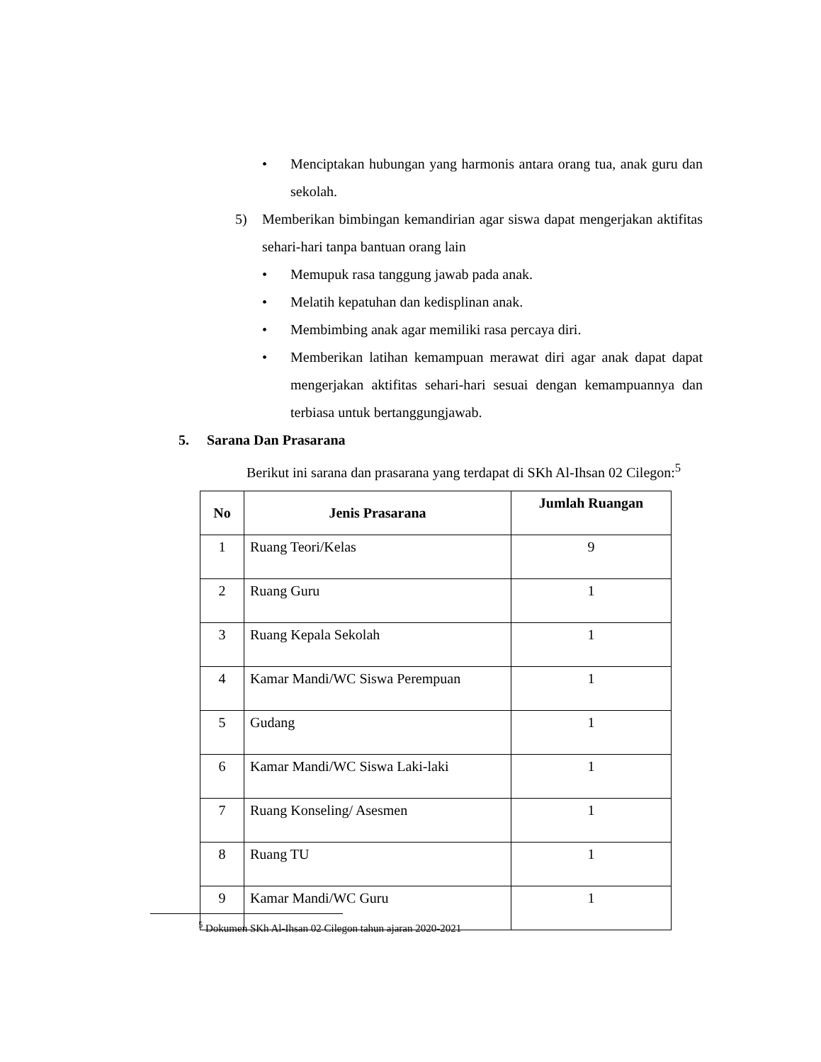• Menciptakan hubungan yang harmonis antara orang tua, anak guru dan sekolah.
5) Memberikan bimbingan kemandirian agar siswa dapat mengerjakan aktifitas sehari-hari tanpa bantuan orang lain
• Memupuk rasa tanggung jawab pada anak.
• Melatih kepatuhan dan kedisplinan anak.
• Membimbing anak agar memiliki rasa percaya diri.
• Memberikan latihan kemampuan merawat diri agar anak dapat dapat mengerjakan aktifitas sehari-hari sesuai dengan kemampuannya dan terbiasa untuk bertanggungjawab.
5. Sarana Dan Prasarana
Berikut ini sarana dan prasarana yang terdapat di SKh Al-Ihsan 02 Cilegon:<sup>5</sup>
| No | Jenis Prasarana | Jumlah Ruangan |
| --- | --- | --- |
| 1 | Ruang Teori/Kelas | 9 |
| 2 | Ruang Guru | 1 |
| 3 | Ruang Kepala Sekolah | 1 |
| 4 | Kamar Mandi/WC Siswa Perempuan | 1 |
| 5 | Gudang | 1 |
| 6 | Kamar Mandi/WC Siswa Laki-laki | 1 |
| 7 | Ruang Konseling/ Asesmen | 1 |
| 8 | Ruang TU | 1 |
| 9 | Kamar Mandi/WC Guru | 1 |
<sup>5</sup> Dokumen SKh Al-Ihsan 02 Cilegon tahun ajaran 2020-2021